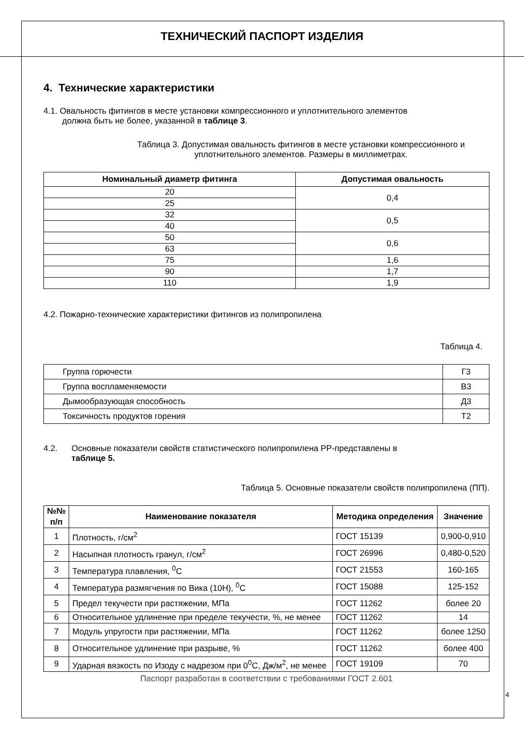ТЕХНИЧЕСКИЙ ПАСПОРТ ИЗДЕЛИЯ
4. Технические характеристики
4.1. Овальность фитингов в месте установки компрессионного и уплотнительного элементов
должна быть не более, указанной в таблице 3.
Таблица 3. Допустимая овальность фитингов в месте установки компрессионного и уплотнительного элементов. Размеры в миллиметрах.
| Номинальный диаметр фитинга | Допустимая овальность |
| --- | --- |
| 20 | 0,4 |
| 25 | |
| 32 | 0,5 |
| 40 | |
| 50 | 0,6 |
| 63 | |
| 75 | 1,6 |
| 90 | 1,7 |
| 110 | 1,9 |
4.2. Пожарно-технические характеристики фитингов из полипропилена
Таблица 4.
| Группа горючести | Г3 |
| Группа воспламеняемости | В3 |
| Дымообразующая способность | Д3 |
| Токсичность продуктов горения | Т2 |
4.2. Основные показатели свойств статистического полипропилена PP-представлены в
таблице 5.
Таблица 5. Основные показатели свойств полипропилена (ПП).
| №№ п/п | Наименование показателя | Методика определения | Значение |
| --- | --- | --- | --- |
| 1 | Плотность, г/см<sup>2</sup> | ГОСТ 15139 | 0,900-0,910 |
| 2 | Насыпная плотность гранул, г/см<sup>2</sup> | ГОСТ 26996 | 0,480-0,520 |
| 3 | Температура плавления, <sup>0</sup>С | ГОСТ 21553 | 160-165 |
| 4 | Температура размягчения по Вика (10Н), <sup>0</sup>С | ГОСТ 15088 | 125-152 |
| 5 | Предел текучести при растяжении, МПа | ГОСТ 11262 | более 20 |
| 6 | Относительное удлинение при пределе текучести, %, не менее | ГОСТ 11262 | 14 |
| 7 | Модуль упругости при растяжении, МПа | ГОСТ 11262 | более 1250 |
| 8 | Относительное удлинение при разрыве, % | ГОСТ 11262 | более 400 |
| 9 | Ударная вязкость по Изоду с надрезом при 0<sup>0</sup>С, Дж/м<sup>2</sup>, не менее | ГОСТ 19109 | 70 |
Паспорт разработан в соответствии с требованиями ГОСТ 2.601
4